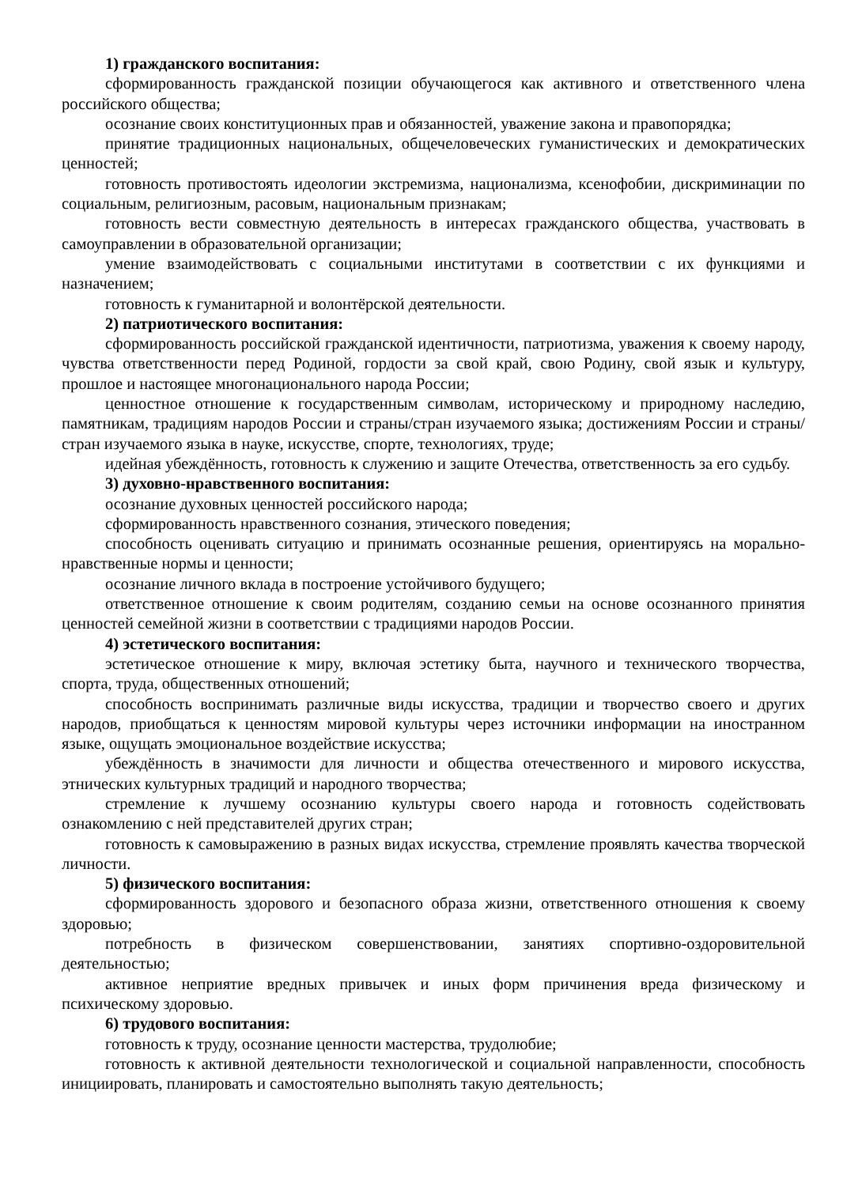1) гражданского воспитания:
сформированность гражданской позиции обучающегося как активного и ответственного члена российского общества;
осознание своих конституционных прав и обязанностей, уважение закона и правопорядка;
принятие традиционных национальных, общечеловеческих гуманистических и демократических ценностей;
готовность противостоять идеологии экстремизма, национализма, ксенофобии, дискриминации по социальным, религиозным, расовым, национальным признакам;
готовность вести совместную деятельность в интересах гражданского общества, участвовать в самоуправлении в образовательной организации;
умение взаимодействовать с социальными институтами в соответствии с их функциями и назначением;
готовность к гуманитарной и волонтёрской деятельности.
2) патриотического воспитания:
сформированность российской гражданской идентичности, патриотизма, уважения к своему народу, чувства ответственности перед Родиной, гордости за свой край, свою Родину, свой язык и культуру, прошлое и настоящее многонационального народа России;
ценностное отношение к государственным символам, историческому и природному наследию, памятникам, традициям народов России и страны/стран изучаемого языка; достижениям России и страны/стран изучаемого языка в науке, искусстве, спорте, технологиях, труде;
идейная убеждённость, готовность к служению и защите Отечества, ответственность за его судьбу.
3) духовно-нравственного воспитания:
осознание духовных ценностей российского народа;
сформированность нравственного сознания, этического поведения;
способность оценивать ситуацию и принимать осознанные решения, ориентируясь на морально-нравственные нормы и ценности;
осознание личного вклада в построение устойчивого будущего;
ответственное отношение к своим родителям, созданию семьи на основе осознанного принятия ценностей семейной жизни в соответствии с традициями народов России.
4) эстетического воспитания:
эстетическое отношение к миру, включая эстетику быта, научного и технического творчества, спорта, труда, общественных отношений;
способность воспринимать различные виды искусства, традиции и творчество своего и других народов, приобщаться к ценностям мировой культуры через источники информации на иностранном языке, ощущать эмоциональное воздействие искусства;
убеждённость в значимости для личности и общества отечественного и мирового искусства, этнических культурных традиций и народного творчества;
стремление к лучшему осознанию культуры своего народа и готовность содействовать ознакомлению с ней представителей других стран;
готовность к самовыражению в разных видах искусства, стремление проявлять качества творческой личности.
5) физического воспитания:
сформированность здорового и безопасного образа жизни, ответственного отношения к своему здоровью;
потребность в физическом совершенствовании, занятиях спортивно-оздоровительной деятельностью;
активное неприятие вредных привычек и иных форм причинения вреда физическому и психическому здоровью.
6) трудового воспитания:
готовность к труду, осознание ценности мастерства, трудолюбие;
готовность к активной деятельности технологической и социальной направленности, способность инициировать, планировать и самостоятельно выполнять такую деятельность;